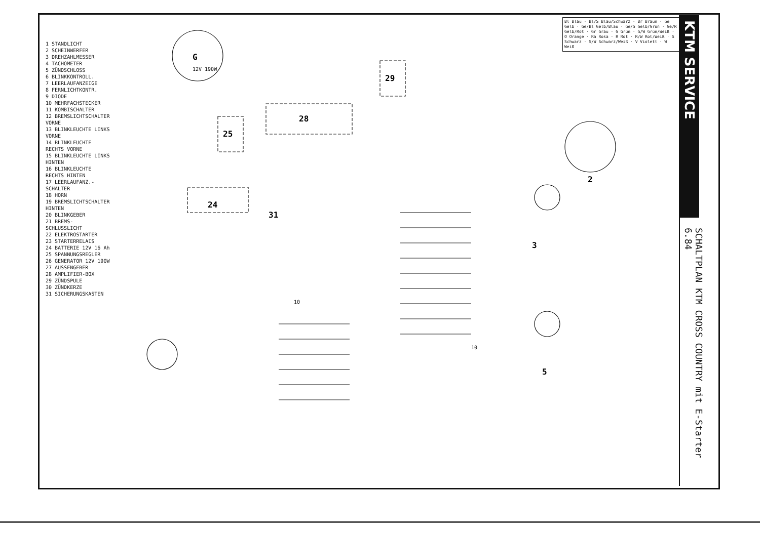1 STANDLICHT
2 SCHEINWERFER
3 DREHZAHLMESSER
4 TACHOMETER
5 ZÜNDSCHLOSS
6 BLINKKONTROLL.
7 LEERLAUFANZEIGE
8 FERNLICHTKONTR.
9 DIODE
10 MEHRFACHSTECKER
11 KOMBISCHALTER
12 BREMSLICHTSCHALTER VORNE
13 BLINKLEUCHTE LINKS VORNE
14 BLINKLEUCHTE RECHTS VORNE
15 BLINKLEUCHTE LINKS HINTEN
16 BLINKLEUCHTE RECHTS HINTEN
17 LEERLAUFANZ.-SCHALTER
18 HORN
19 BREMSLICHTSCHALTER HINTEN
20 BLINKGEBER
21 BREMS- SCHLUSSLICHT
22 ELEKTROSTARTER
23 STARTERRELAIS
24 BATTERIE 12V 16 Ah
25 SPANNUNGSREGLER
26 GENERATOR 12V 190W
27 AUSSENGEBER
28 AMPLIFIER-BOX
29 ZÜNDSPULE
30 ZÜNDKERZE
31 SICHERUNGSKASTEN
Bl Blau · Bl/S Blau/Schwarz · Br Braun · Ge Gelb · Ge/Bl Gelb/Blau · Ge/G Gelb/Grün · Ge/R Gelb/Rot · Gr Grau · G Grün · G/W Grün/Weiß · O Orange · Ra Rosa · R Rot · R/W Rot/Weiß · S Schwarz · S/W Schwarz/Weiß · V Violett · W Weiß
KTM SERVICE
SCHALTPLAN KTM CROSS COUNTRY mit E-Starter
6.84
G
28
29
25
24
31
2
3
5
12V 190W
10
10